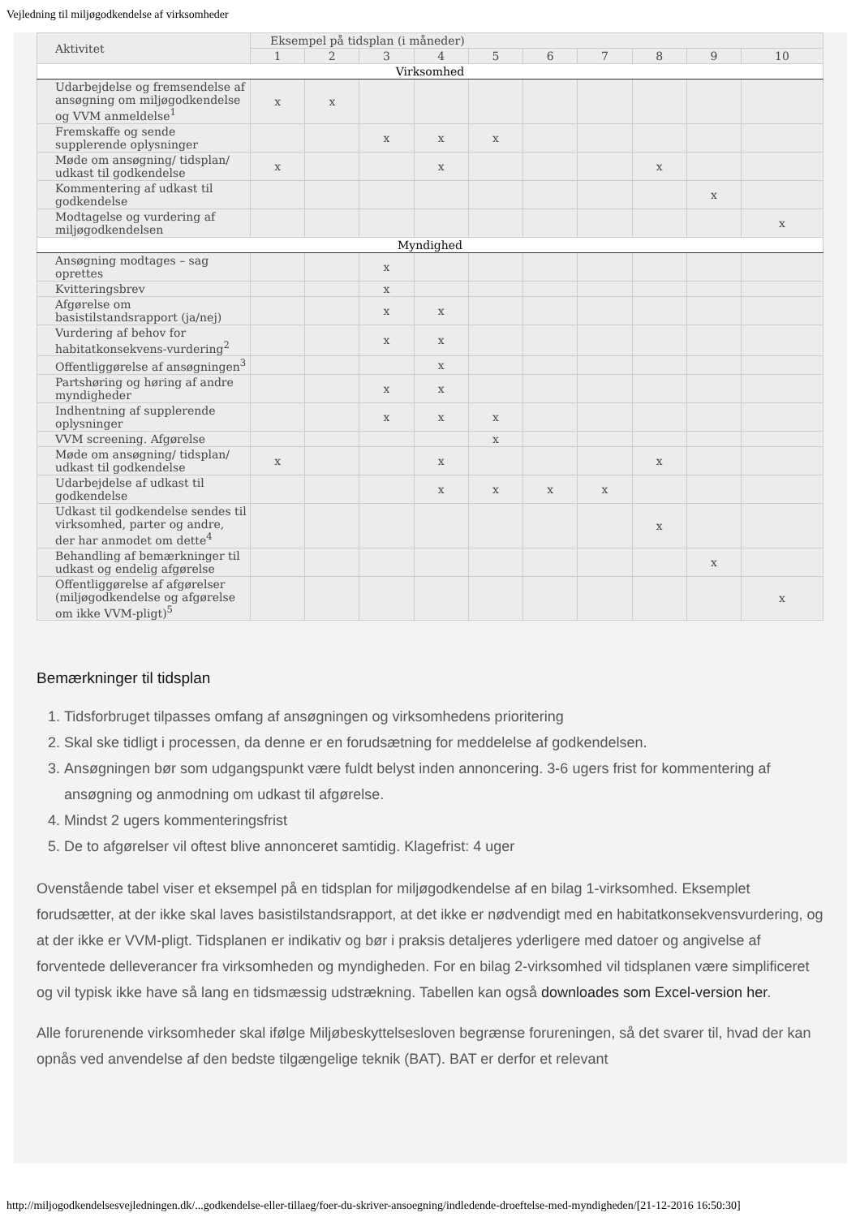Vejledning til miljøgodkendelse af virksomheder
| Aktivitet | Eksempel på tidsplan (i måneder) | | | | | | | | | |
| --- | --- | --- | --- | --- | --- | --- | --- | --- | --- | --- |
| | 1 | 2 | 3 | 4 | 5 | 6 | 7 | 8 | 9 | 10 |
| Virksomhed | | | | | | | | | | |
| Udarbejdelse og fremsendelse af ansøgning om miljøgodkendelse og VVM anmeldelse<sup>1</sup> | x | x | | | | | | | | |
| Fremskaffe og sende supplerende oplysninger | | | x | x | x | | | | | |
| Møde om ansøgning/ tidsplan/ udkast til godkendelse | x | | | x | | | | x | | |
| Kommentering af udkast til godkendelse | | | | | | | | | x | |
| Modtagelse og vurdering af miljøgodkendelsen | | | | | | | | | | x |
| Myndighed | | | | | | | | | | |
| Ansøgning modtages – sag oprettes | | | x | | | | | | | |
| Kvitteringsbrev | | | x | | | | | | | |
| Afgørelse om basistilstandsrapport (ja/nej) | | | x | x | | | | | | |
| Vurdering af behov for habitatkonsekvens-vurdering<sup>2</sup> | | | x | x | | | | | | |
| Offentliggørelse af ansøgningen<sup>3</sup> | | | | x | | | | | | |
| Partshøring og høring af andre myndigheder | | | x | x | | | | | | |
| Indhentning af supplerende oplysninger | | | x | x | x | | | | | |
| VVM screening. Afgørelse | | | | | x | | | | | |
| Møde om ansøgning/ tidsplan/ udkast til godkendelse | x | | | x | | | | x | | |
| Udarbejdelse af udkast til godkendelse | | | | x | x | x | x | | | |
| Udkast til godkendelse sendes til virksomhed, parter og andre, der har anmodet om dette<sup>4</sup> | | | | | | | | x | | |
| Behandling af bemærkninger til udkast og endelig afgørelse | | | | | | | | | x | |
| Offentliggørelse af afgørelser (miljøgodkendelse og afgørelse om ikke VVM-pligt)<sup>5</sup> | | | | | | | | | | x |
Bemærkninger til tidsplan
1. Tidsforbruget tilpasses omfang af ansøgningen og virksomhedens prioritering
2. Skal ske tidligt i processen, da denne er en forudsætning for meddelelse af godkendelsen.
3. Ansøgningen bør som udgangspunkt være fuldt belyst inden annoncering. 3-6 ugers frist for kommentering af ansøgning og anmodning om udkast til afgørelse.
4. Mindst 2 ugers kommenteringsfrist
5. De to afgørelser vil oftest blive annonceret samtidig. Klagefrist: 4 uger
Ovenstående tabel viser et eksempel på en tidsplan for miljøgodkendelse af en bilag 1-virksomhed. Eksemplet forudsætter, at der ikke skal laves basistilstandsrapport, at det ikke er nødvendigt med en habitatkonsekvensvurdering, og at der ikke er VVM-pligt. Tidsplanen er indikativ og bør i praksis detaljeres yderligere med datoer og angivelse af forventede delleverancer fra virksomheden og myndigheden. For en bilag 2-virksomhed vil tidsplanen være simplificeret og vil typisk ikke have så lang en tidsmæssig udstrækning. Tabellen kan også downloades som Excel-version her.
Alle forurenende virksomheder skal ifølge Miljøbeskyttelsesloven begrænse forureningen, så det svarer til, hvad der kan opnås ved anvendelse af den bedste tilgængelige teknik (BAT). BAT er derfor et relevant
http://miljogodkendelsesvejledningen.dk/...godkendelse-eller-tillaeg/foer-du-skriver-ansoegning/indledende-droeftelse-med-myndigheden/[21-12-2016 16:50:30]